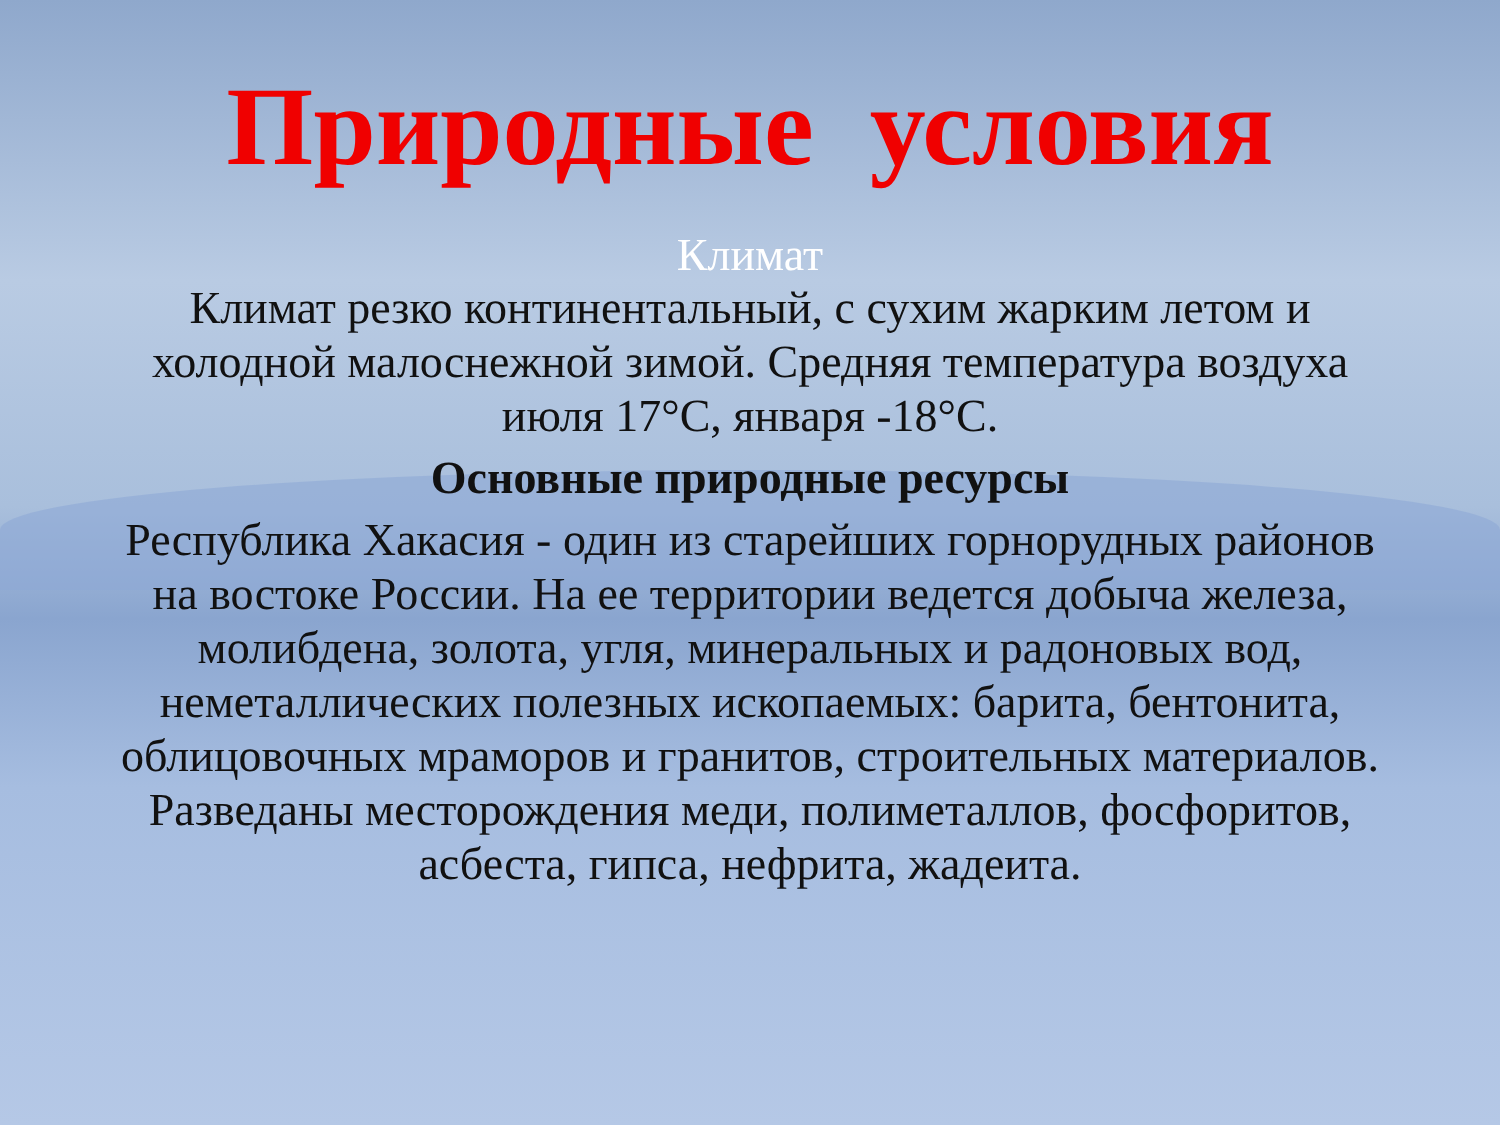Природные условия
Климат
Климат резко континентальный, с сухим жарким летом и холодной малоснежной зимой. Средняя температура воздуха июля 17°С, января -18°С.
Основные природные ресурсы
Республика Хакасия - один из старейших горнорудных районов на востоке России. На ее территории ведется добыча железа, молибдена, золота, угля, минеральных и радоновых вод, неметаллических полезных ископаемых: барита, бентонита, облицовочных мраморов и гранитов, строительных материалов. Разведаны месторождения меди, полиметаллов, фосфоритов, асбеста, гипса, нефрита, жадеита.